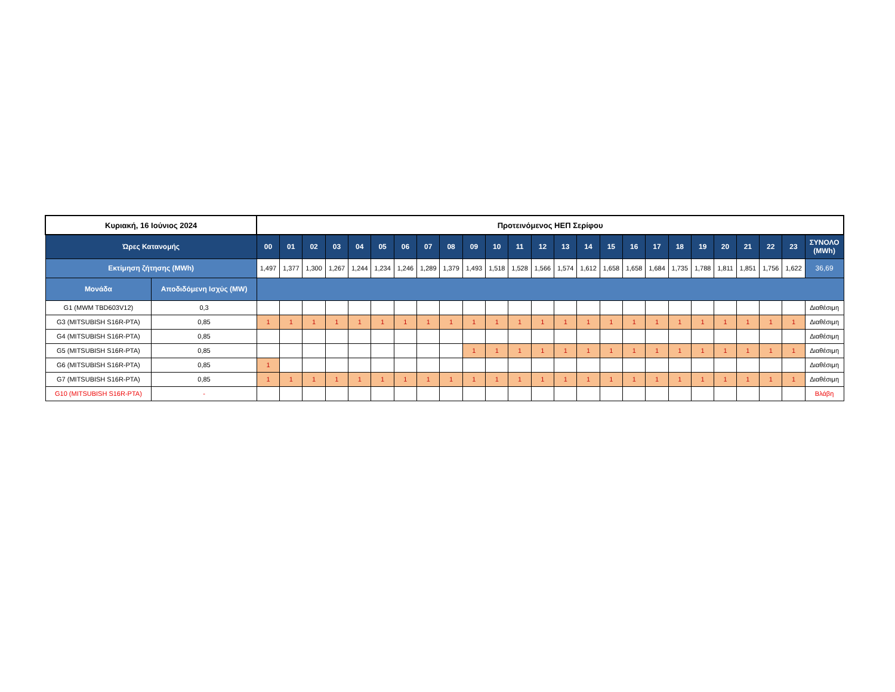| Κυριακή, 16 Ιούνιος 2024 | | Προτεινόμενος ΗΕΠ Σερίφου | | | | | | | | | | | | | | | | | | | | | | | | |
| Ώρες Κατανομής | | 00 | 01 | 02 | 03 | 04 | 05 | 06 | 07 | 08 | 09 | 10 | 11 | 12 | 13 | 14 | 15 | 16 | 17 | 18 | 19 | 20 | 21 | 22 | 23 | ΣΥΝΟΛΟ (MWh) |
| Εκτίμηση ζήτησης (MWh) | | 1,497 | 1,377 | 1,300 | 1,267 | 1,244 | 1,234 | 1,246 | 1,289 | 1,379 | 1,493 | 1,518 | 1,528 | 1,566 | 1,574 | 1,612 | 1,658 | 1,658 | 1,684 | 1,735 | 1,788 | 1,811 | 1,851 | 1,756 | 1,622 | 36,69 |
| Μονάδα | Αποδιδόμενη Ισχύς (MW) | | | | | | | | | | | | | | | | | | | | | | | | | |
| G1 (MWM TBD603V12) | 0,3 | | | | | | | | | | | | | | | | | | | | | | | | | Διαθέσιμη |
| G3 (MITSUBISH S16R-PTA) | 0,85 | 1 | 1 | 1 | 1 | 1 | 1 | 1 | 1 | 1 | 1 | 1 | 1 | 1 | 1 | 1 | 1 | 1 | 1 | 1 | 1 | 1 | 1 | 1 | 1 | Διαθέσιμη |
| G4 (MITSUBISH S16R-PTA) | 0,85 | | | | | | | | | | | | | | | | | | | | | | | | | Διαθέσιμη |
| G5 (MITSUBISH S16R-PTA) | 0,85 | | | | | | | | | | 1 | 1 | 1 | 1 | 1 | 1 | 1 | 1 | 1 | 1 | 1 | 1 | 1 | 1 | 1 | Διαθέσιμη |
| G6 (MITSUBISH S16R-PTA) | 0,85 | 1 | | | | | | | | | | | | | | | | | | | | | | | | Διαθέσιμη |
| G7 (MITSUBISH S16R-PTA) | 0,85 | 1 | 1 | 1 | 1 | 1 | 1 | 1 | 1 | 1 | 1 | 1 | 1 | 1 | 1 | 1 | 1 | 1 | 1 | 1 | 1 | 1 | 1 | 1 | 1 | Διαθέσιμη |
| G10 (MITSUBISH S16R-PTA) | - | | | | | | | | | | | | | | | | | | | | | | | | | Βλάβη |